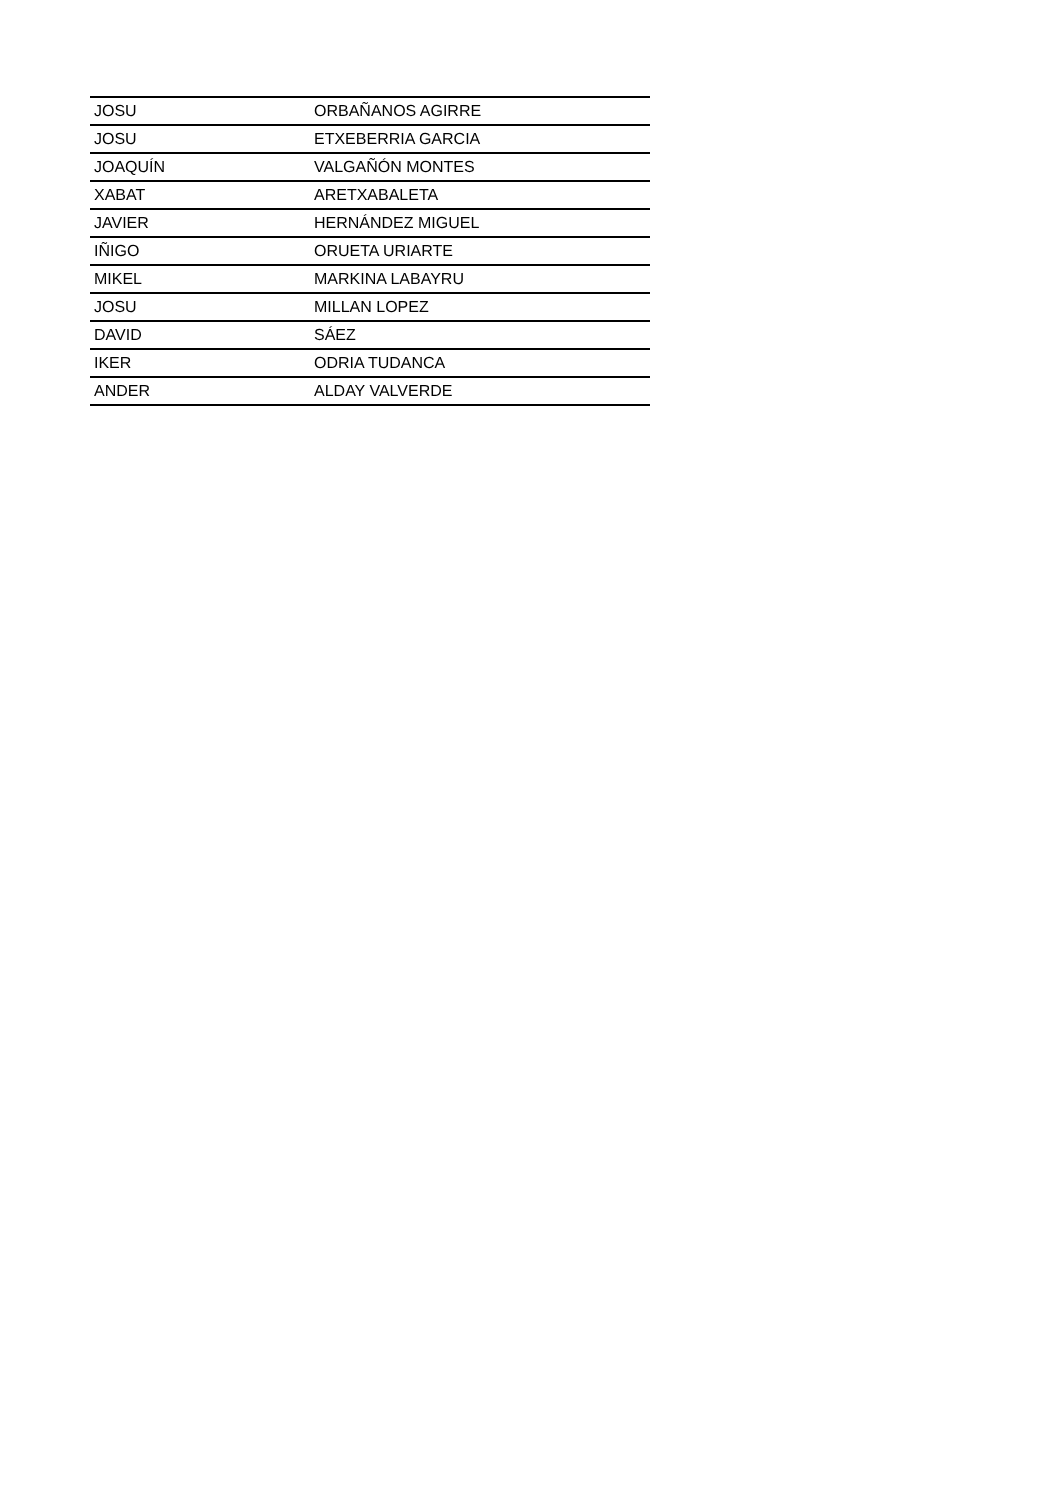| JOSU | ORBAÑANOS AGIRRE |
| JOSU | ETXEBERRIA GARCIA |
| JOAQUÍN | VALGAÑÓN MONTES |
| XABAT | ARETXABALETA |
| JAVIER | HERNÁNDEZ MIGUEL |
| IÑIGO | ORUETA URIARTE |
| MIKEL | MARKINA LABAYRU |
| JOSU | MILLAN LOPEZ |
| DAVID | SÁEZ |
| IKER | ODRIA TUDANCA |
| ANDER | ALDAY VALVERDE |